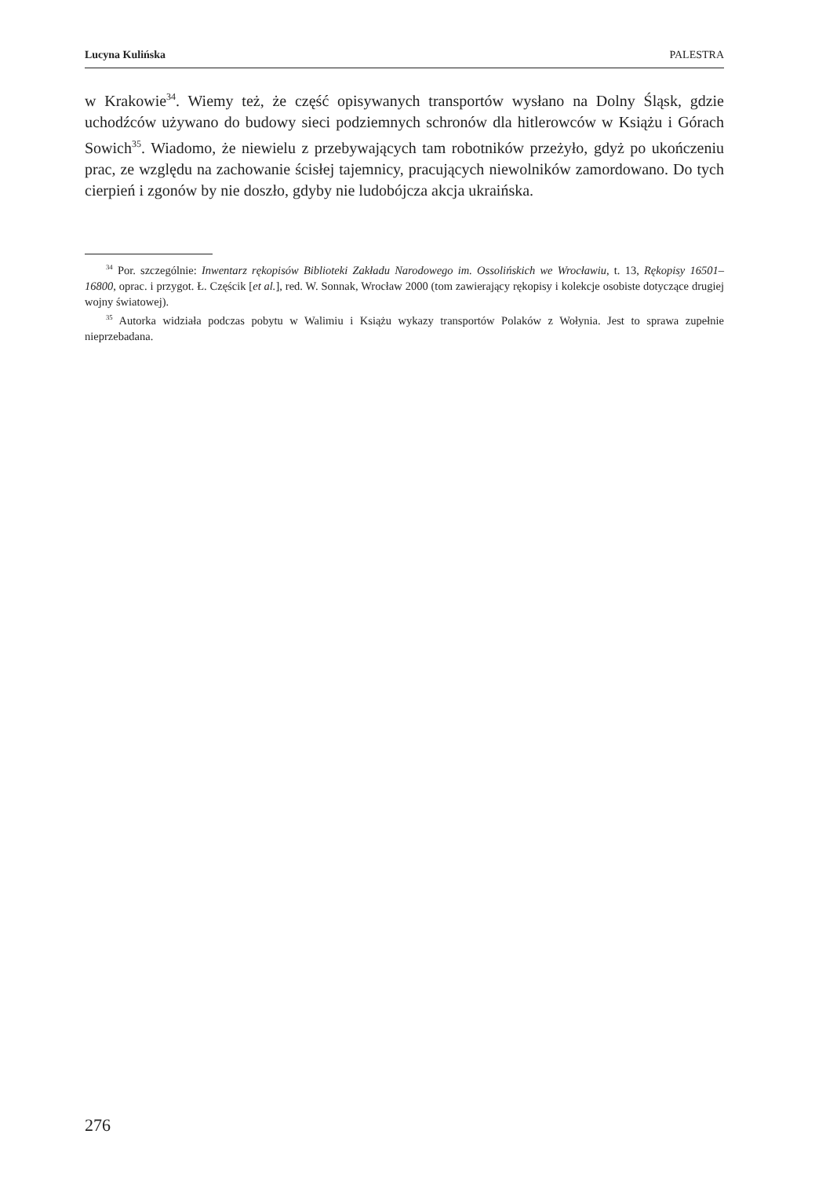Lucyna Kulińska PALESTRA
w Krakowie<sup>34</sup>. Wiemy też, że część opisywanych transportów wysłano na Dolny Śląsk, gdzie uchodźców używano do budowy sieci podziemnych schronów dla hitlerowców w Książu i Górach Sowich<sup>35</sup>. Wiadomo, że niewielu z przebywających tam robotników przeżyło, gdyż po ukończeniu prac, ze względu na zachowanie ścisłej tajemnicy, pracujących niewolników zamordowano. Do tych cierpień i zgonów by nie doszło, gdyby nie ludobójcza akcja ukraińska.
<sup>34</sup> Por. szczególnie: Inwentarz rękopisów Biblioteki Zakładu Narodowego im. Ossolińskich we Wrocławiu, t. 13, Rękopisy 16501–16800, oprac. i przygot. Ł. Częścik [et al.], red. W. Sonnak, Wrocław 2000 (tom zawierający rękopisy i kolekcje osobiste dotyczące drugiej wojny światowej).
<sup>35</sup> Autorka widziała podczas pobytu w Walimiu i Książu wykazy transportów Polaków z Wołynia. Jest to sprawa zupełnie nieprzebadana.
276